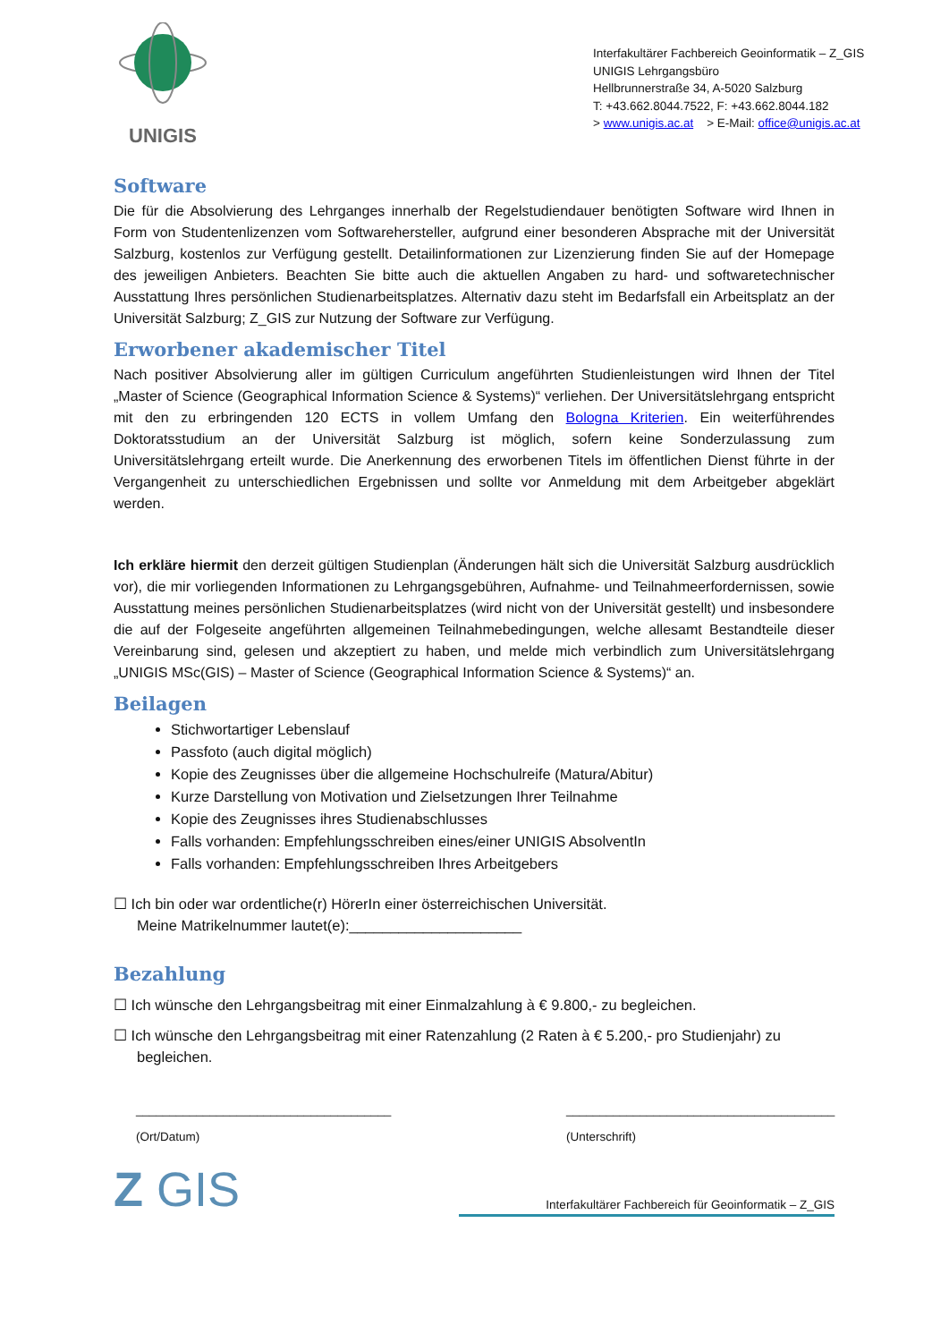UNIGIS
Interfakultärer Fachbereich Geoinformatik – Z_GIS
UNIGIS Lehrgangsbüro
Hellbrunnerstraße 34, A-5020 Salzburg
T: +43.662.8044.7522, F: +43.662.8044.182
> www.unigis.ac.at > E-Mail: office@unigis.ac.at
Software
Die für die Absolvierung des Lehrganges innerhalb der Regelstudiendauer benötigten Software wird Ihnen in Form von Studentenlizenzen vom Softwarehersteller, aufgrund einer besonderen Absprache mit der Universität Salzburg, kostenlos zur Verfügung gestellt. Detailinformationen zur Lizenzierung finden Sie auf der Homepage des jeweiligen Anbieters. Beachten Sie bitte auch die aktuellen Angaben zu hard- und softwaretechnischer Ausstattung Ihres persönlichen Studienarbeitsplatzes. Alternativ dazu steht im Bedarfsfall ein Arbeitsplatz an der Universität Salzburg; Z_GIS zur Nutzung der Software zur Verfügung.
Erworbener akademischer Titel
Nach positiver Absolvierung aller im gültigen Curriculum angeführten Studienleistungen wird Ihnen der Titel „Master of Science (Geographical Information Science & Systems)“ verliehen. Der Universitätslehrgang entspricht mit den zu erbringenden 120 ECTS in vollem Umfang den Bologna Kriterien. Ein weiterführendes Doktoratsstudium an der Universität Salzburg ist möglich, sofern keine Sonderzulassung zum Universitätslehrgang erteilt wurde. Die Anerkennung des erworbenen Titels im öffentlichen Dienst führte in der Vergangenheit zu unterschiedlichen Ergebnissen und sollte vor Anmeldung mit dem Arbeitgeber abgeklärt werden.
Ich erkläre hiermit den derzeit gültigen Studienplan (Änderungen hält sich die Universität Salzburg ausdrücklich vor), die mir vorliegenden Informationen zu Lehrgangsgebühren, Aufnahme- und Teilnahmeerfordernissen, sowie Ausstattung meines persönlichen Studienarbeitsplatzes (wird nicht von der Universität gestellt) und insbesondere die auf der Folgeseite angeführten allgemeinen Teilnahmebedingungen, welche allesamt Bestandteile dieser Vereinbarung sind, gelesen und akzeptiert zu haben, und melde mich verbindlich zum Universitätslehrgang „UNIGIS MSc(GIS) – Master of Science (Geographical Information Science & Systems)“ an.
Beilagen
Stichwortartiger Lebenslauf
Passfoto (auch digital möglich)
Kopie des Zeugnisses über die allgemeine Hochschulreife (Matura/Abitur)
Kurze Darstellung von Motivation und Zielsetzungen Ihrer Teilnahme
Kopie des Zeugnisses ihres Studienabschlusses
Falls vorhanden: Empfehlungsschreiben eines/einer UNIGIS AbsolventIn
Falls vorhanden: Empfehlungsschreiben Ihres Arbeitgebers
☐ Ich bin oder war ordentliche(r) HörerIn einer österreichischen Universität.
Meine Matrikelnummer lautet(e):_____________________
Bezahlung
☐ Ich wünsche den Lehrgangsbeitrag mit einer Einmalzahlung à € 9.800,- zu begleichen.
☐ Ich wünsche den Lehrgangsbeitrag mit einer Ratenzahlung (2 Raten à € 5.200,- pro Studienjahr) zu begleichen.
______________________________________
(Ort/Datum)
________________________________________
(Unterschrift)
Z GIS
Interfakultärer Fachbereich für Geoinformatik – Z_GIS